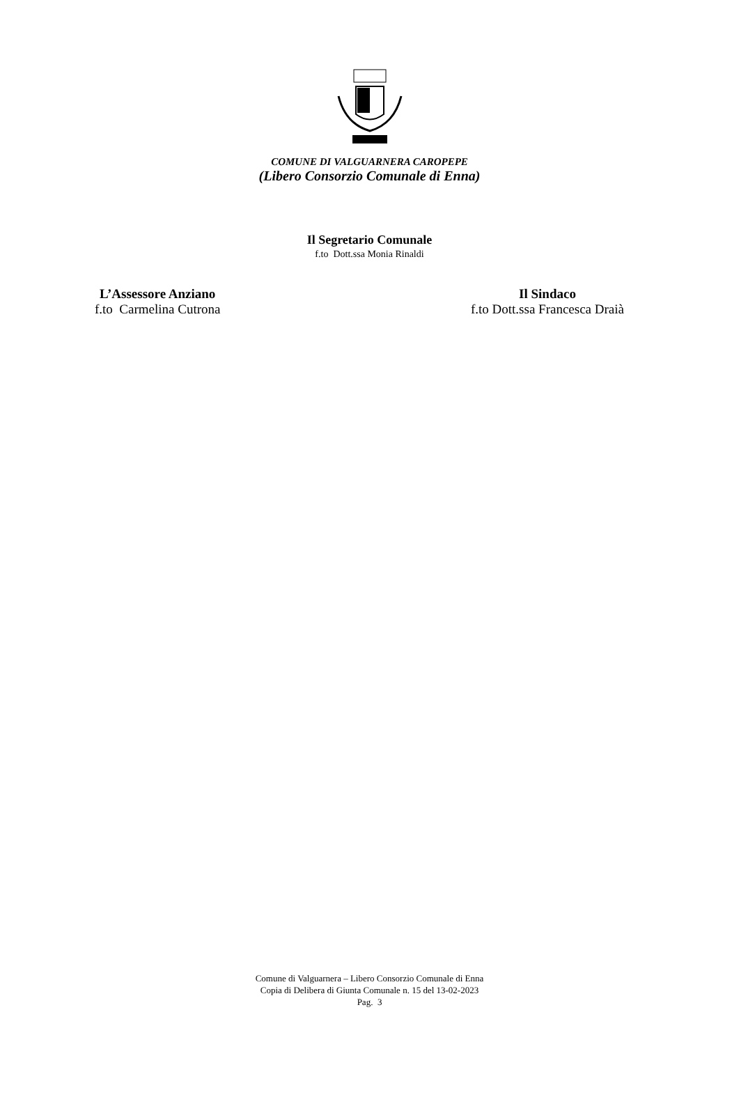COMUNE DI VALGUARNERA CAROPEPE
(Libero Consorzio Comunale di Enna)
Il Segretario Comunale
f.to Dott.ssa Monia Rinaldi
L’Assessore Anziano
f.to Carmelina Cutrona
Il Sindaco
f.to Dott.ssa Francesca Draià
Comune di Valguarnera – Libero Consorzio Comunale di Enna
Copia di Delibera di Giunta Comunale n. 15 del 13-02-2023
Pag. 3